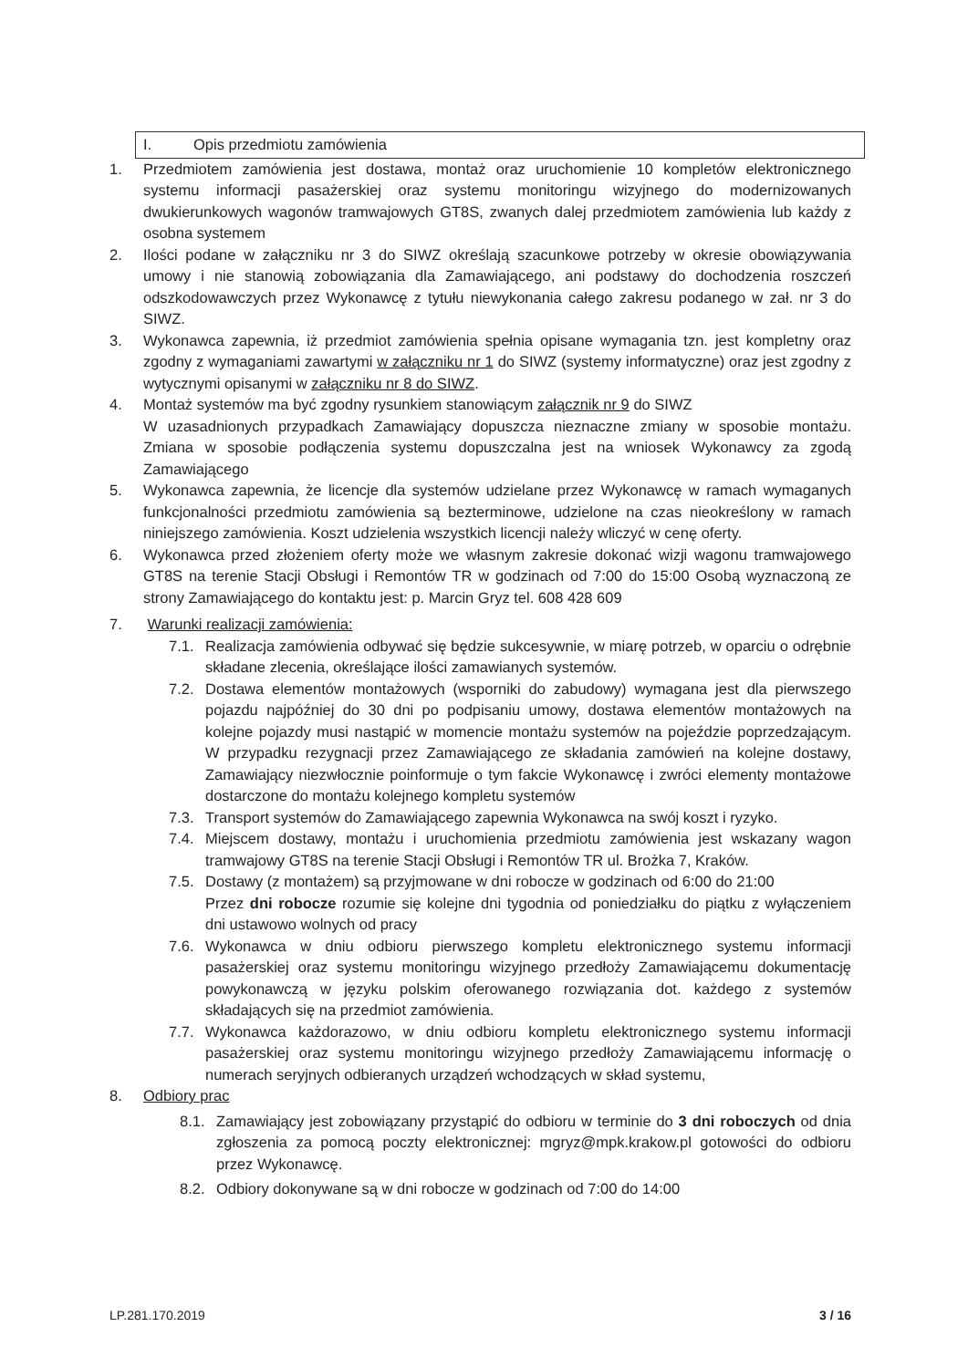I. Opis przedmiotu zamówienia
1. Przedmiotem zamówienia jest dostawa, montaż oraz uruchomienie 10 kompletów elektronicznego systemu informacji pasażerskiej oraz systemu monitoringu wizyjnego do modernizowanych dwukierunkowych wagonów tramwajowych GT8S, zwanych dalej przedmiotem zamówienia lub każdy z osobna systemem
2. Ilości podane w załączniku nr 3 do SIWZ określają szacunkowe potrzeby w okresie obowiązywania umowy i nie stanowią zobowiązania dla Zamawiającego, ani podstawy do dochodzenia roszczeń odszkodowawczych przez Wykonawcę z tytułu niewykonania całego zakresu podanego w zał. nr 3 do SIWZ.
3. Wykonawca zapewnia, iż przedmiot zamówienia spełnia opisane wymagania tzn. jest kompletny oraz zgodny z wymaganiami zawartymi w załączniku nr 1 do SIWZ (systemy informatyczne) oraz jest zgodny z wytycznymi opisanymi w załączniku nr 8 do SIWZ.
4. Montaż systemów ma być zgodny rysunkiem stanowiącym załącznik nr 9 do SIWZ
W uzasadnionych przypadkach Zamawiający dopuszcza nieznaczne zmiany w sposobie montażu. Zmiana w sposobie podłączenia systemu dopuszczalna jest na wniosek Wykonawcy za zgodą Zamawiającego
5. Wykonawca zapewnia, że licencje dla systemów udzielane przez Wykonawcę w ramach wymaganych funkcjonalności przedmiotu zamówienia są bezterminowe, udzielone na czas nieokreślony w ramach niniejszego zamówienia. Koszt udzielenia wszystkich licencji należy wliczyć w cenę oferty.
6. Wykonawca przed złożeniem oferty może we własnym zakresie dokonać wizji wagonu tramwajowego GT8S na terenie Stacji Obsługi i Remontów TR w godzinach od 7:00 do 15:00 Osobą wyznaczoną ze strony Zamawiającego do kontaktu jest: p. Marcin Gryz tel. 608 428 609
7. Warunki realizacji zamówienia:
7.1. Realizacja zamówienia odbywać się będzie sukcesywnie, w miarę potrzeb, w oparciu o odrębnie składane zlecenia, określające ilości zamawianych systemów.
7.2. Dostawa elementów montażowych (wsporniki do zabudowy) wymagana jest dla pierwszego pojazdu najpóźniej do 30 dni po podpisaniu umowy, dostawa elementów montażowych na kolejne pojazdy musi nastąpić w momencie montażu systemów na pojeździe poprzedzającym. W przypadku rezygnacji przez Zamawiającego ze składania zamówień na kolejne dostawy, Zamawiający niezwłocznie poinformuje o tym fakcie Wykonawcę i zwróci elementy montażowe dostarczone do montażu kolejnego kompletu systemów
7.3. Transport systemów do Zamawiającego zapewnia Wykonawca na swój koszt i ryzyko.
7.4. Miejscem dostawy, montażu i uruchomienia przedmiotu zamówienia jest wskazany wagon tramwajowy GT8S na terenie Stacji Obsługi i Remontów TR ul. Brożka 7, Kraków.
7.5. Dostawy (z montażem) są przyjmowane w dni robocze w godzinach od 6:00 do 21:00
Przez dni robocze rozumie się kolejne dni tygodnia od poniedziałku do piątku z wyłączeniem dni ustawowo wolnych od pracy
7.6. Wykonawca w dniu odbioru pierwszego kompletu elektronicznego systemu informacji pasażerskiej oraz systemu monitoringu wizyjnego przedłoży Zamawiającemu dokumentację powykonawczą w języku polskim oferowanego rozwiązania dot. każdego z systemów składających się na przedmiot zamówienia.
7.7. Wykonawca każdorazowo, w dniu odbioru kompletu elektronicznego systemu informacji pasażerskiej oraz systemu monitoringu wizyjnego przedłoży Zamawiającemu informację o numerach seryjnych odbieranych urządzeń wchodzących w skład systemu,
8. Odbiory prac
8.1. Zamawiający jest zobowiązany przystąpić do odbioru w terminie do 3 dni roboczych od dnia zgłoszenia za pomocą poczty elektronicznej: mgryz@mpk.krakow.pl gotowości do odbioru przez Wykonawcę.
8.2. Odbiory dokonywane są w dni robocze w godzinach od 7:00 do 14:00
LP.281.170.2019 3 / 16